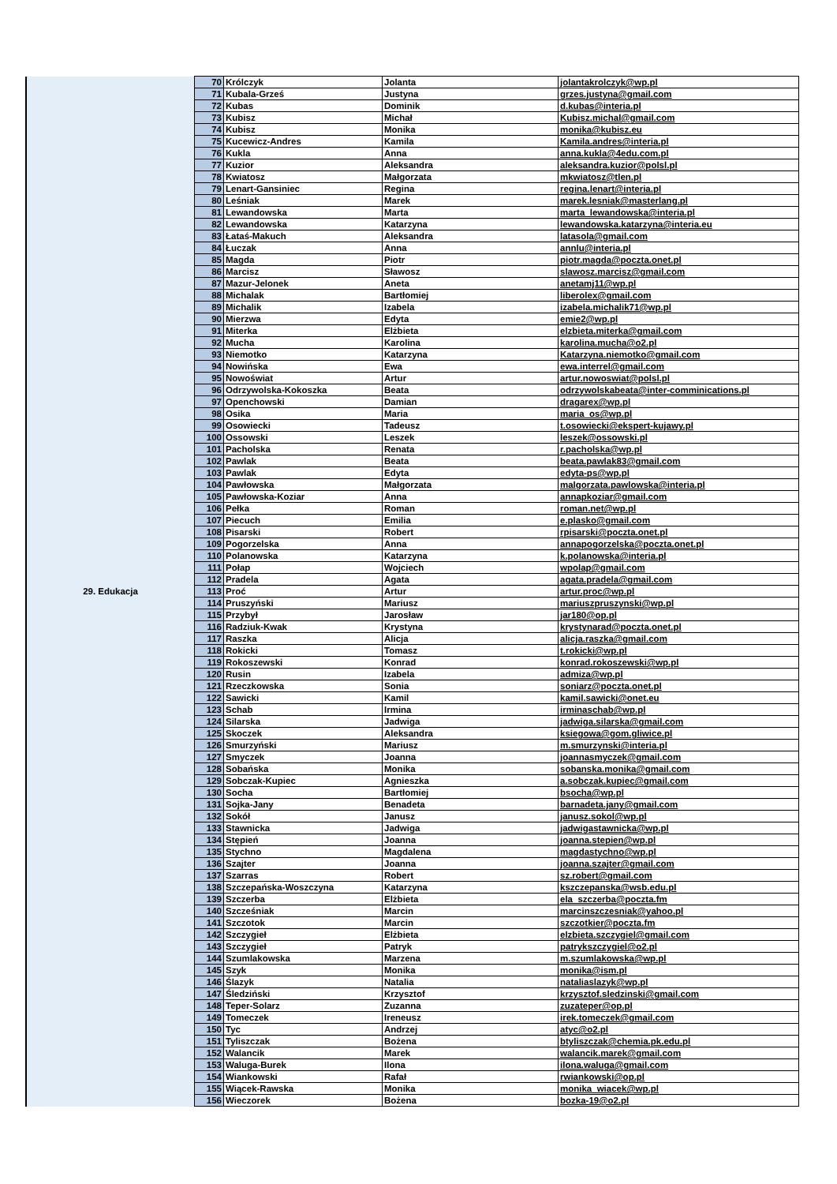| 29. Edukacja | 70 | Królczyk | Jolanta | jolantakrolczyk@wp.pl |
| | 71 | Kubala-Grześ | Justyna | grzes.justyna@gmail.com |
| | 72 | Kubas | Dominik | d.kubas@interia.pl |
| | 73 | Kubisz | Michał | Kubisz.michal@gmail.com |
| | 74 | Kubisz | Monika | monika@kubisz.eu |
| | 75 | Kucewicz-Andres | Kamila | Kamila.andres@interia.pl |
| | 76 | Kukla | Anna | anna.kukla@4edu.com.pl |
| | 77 | Kuzior | Aleksandra | aleksandra.kuzior@polsl.pl |
| | 78 | Kwiatosz | Małgorzata | mkwiatosz@tlen.pl |
| | 79 | Lenart-Gansiniec | Regina | regina.lenart@interia.pl |
| | 80 | Leśniak | Marek | marek.lesniak@masterlang.pl |
| | 81 | Lewandowska | Marta | marta_lewandowska@interia.pl |
| | 82 | Lewandowska | Katarzyna | lewandowska.katarzyna@interia.eu |
| | 83 | Łataś-Makuch | Aleksandra | latasola@gmail.com |
| | 84 | Łuczak | Anna | annlu@interia.pl |
| | 85 | Magda | Piotr | piotr.magda@poczta.onet.pl |
| | 86 | Marcisz | Sławosz | slawosz.marcisz@gmail.com |
| | 87 | Mazur-Jelonek | Aneta | anetamj11@wp.pl |
| | 88 | Michalak | Bartłomiej | liberolex@gmail.com |
| | 89 | Michalik | Izabela | izabela.michalik71@wp.pl |
| | 90 | Mierzwa | Edyta | emie2@wp.pl |
| | 91 | Miterka | Elżbieta | elzbieta.miterka@gmail.com |
| | 92 | Mucha | Karolina | karolina.mucha@o2.pl |
| | 93 | Niemotko | Katarzyna | Katarzyna.niemotko@gmail.com |
| | 94 | Nowińska | Ewa | ewa.interrel@gmail.com |
| | 95 | Nowoświat | Artur | artur.nowoswiat@polsl.pl |
| | 96 | Odrzywolska-Kokoszka | Beata | odrzywolskabeata@inter-comminications.pl |
| | 97 | Openchowski | Damian | dragarex@wp.pl |
| | 98 | Osika | Maria | maria_os@wp.pl |
| | 99 | Osowiecki | Tadeusz | t.osowiecki@ekspert-kujawy.pl |
| | 100 | Ossowski | Leszek | leszek@ossowski.pl |
| | 101 | Pacholska | Renata | r.pacholska@wp.pl |
| | 102 | Pawlak | Beata | beata.pawlak83@gmail.com |
| | 103 | Pawlak | Edyta | edyta-ps@wp.pl |
| | 104 | Pawłowska | Małgorzata | malgorzata.pawlowska@interia.pl |
| | 105 | Pawłowska-Koziar | Anna | annapkoziar@gmail.com |
| | 106 | Pełka | Roman | roman.net@wp.pl |
| | 107 | Piecuch | Emilia | e.plasko@gmail.com |
| | 108 | Pisarski | Robert | rpisarski@poczta.onet.pl |
| | 109 | Pogorzelska | Anna | annapogorzelska@poczta.onet.pl |
| | 110 | Polanowska | Katarzyna | k.polanowska@interia.pl |
| | 111 | Połap | Wojciech | wpolap@gmail.com |
| | 112 | Pradela | Agata | agata.pradela@gmail.com |
| | 113 | Proć | Artur | artur.proc@wp.pl |
| | 114 | Pruszyński | Mariusz | mariuszpruszynski@wp.pl |
| | 115 | Przybył | Jarosław | jar180@op.pl |
| | 116 | Radziuk-Kwak | Krystyna | krystynarad@poczta.onet.pl |
| | 117 | Raszka | Alicja | alicja.raszka@gmail.com |
| | 118 | Rokicki | Tomasz | t.rokicki@wp.pl |
| | 119 | Rokoszewski | Konrad | konrad.rokoszewski@wp.pl |
| | 120 | Rusin | Izabela | admiza@wp.pl |
| | 121 | Rzeczkowska | Sonia | soniarz@poczta.onet.pl |
| | 122 | Sawicki | Kamil | kamil.sawicki@onet.eu |
| | 123 | Schab | Irmina | irminaschab@wp.pl |
| | 124 | Silarska | Jadwiga | jadwiga.silarska@gmail.com |
| | 125 | Skoczek | Aleksandra | ksiegowa@gom.gliwice.pl |
| | 126 | Smurzyński | Mariusz | m.smurzynski@interia.pl |
| | 127 | Smyczek | Joanna | joannasmyczek@gmail.com |
| | 128 | Sobańska | Monika | sobanska.monika@gmail.com |
| | 129 | Sobczak-Kupiec | Agnieszka | a.sobczak.kupiec@gmail.com |
| | 130 | Socha | Bartłomiej | bsocha@wp.pl |
| | 131 | Sojka-Jany | Benadeta | barnadeta.jany@gmail.com |
| | 132 | Sokół | Janusz | janusz.sokol@wp.pl |
| | 133 | Stawnicka | Jadwiga | jadwigastawnicka@wp.pl |
| | 134 | Stępień | Joanna | joanna.stepien@wp.pl |
| | 135 | Stychno | Magdalena | magdastychno@wp.pl |
| | 136 | Szajter | Joanna | joanna.szajter@gmail.com |
| | 137 | Szarras | Robert | sz.robert@gmail.com |
| | 138 | Szczepańska-Woszczyna | Katarzyna | kszczepanska@wsb.edu.pl |
| | 139 | Szczerba | Elżbieta | ela_szczerba@poczta.fm |
| | 140 | Szcześniak | Marcin | marcinszczesniak@yahoo.pl |
| | 141 | Szczotok | Marcin | szczotkier@poczta.fm |
| | 142 | Szczygieł | Elżbieta | elzbieta.szczygiel@gmail.com |
| | 143 | Szczygieł | Patryk | patrykszczygiel@o2.pl |
| | 144 | Szumlakowska | Marzena | m.szumlakowska@wp.pl |
| | 145 | Szyk | Monika | monika@ism.pl |
| | 146 | Ślazyk | Natalia | nataliaslazyk@wp.pl |
| | 147 | Śledziński | Krzysztof | krzysztof.sledzinski@gmail.com |
| | 148 | Teper-Solarz | Zuzanna | zuzateper@op.pl |
| | 149 | Tomeczek | Ireneusz | irek.tomeczek@gmail.com |
| | 150 | Tyc | Andrzej | atyc@o2.pl |
| | 151 | Tyliszczak | Bożena | btyliszczak@chemia.pk.edu.pl |
| | 152 | Walancik | Marek | walancik.marek@gmail.com |
| | 153 | Waluga-Burek | Ilona | ilona.waluga@gmail.com |
| | 154 | Wiankowski | Rafał | rwiankowski@op.pl |
| | 155 | Wiącek-Rawska | Monika | monika_wiacek@wp.pl |
| | 156 | Wieczorek | Bożena | bozka-19@o2.pl |